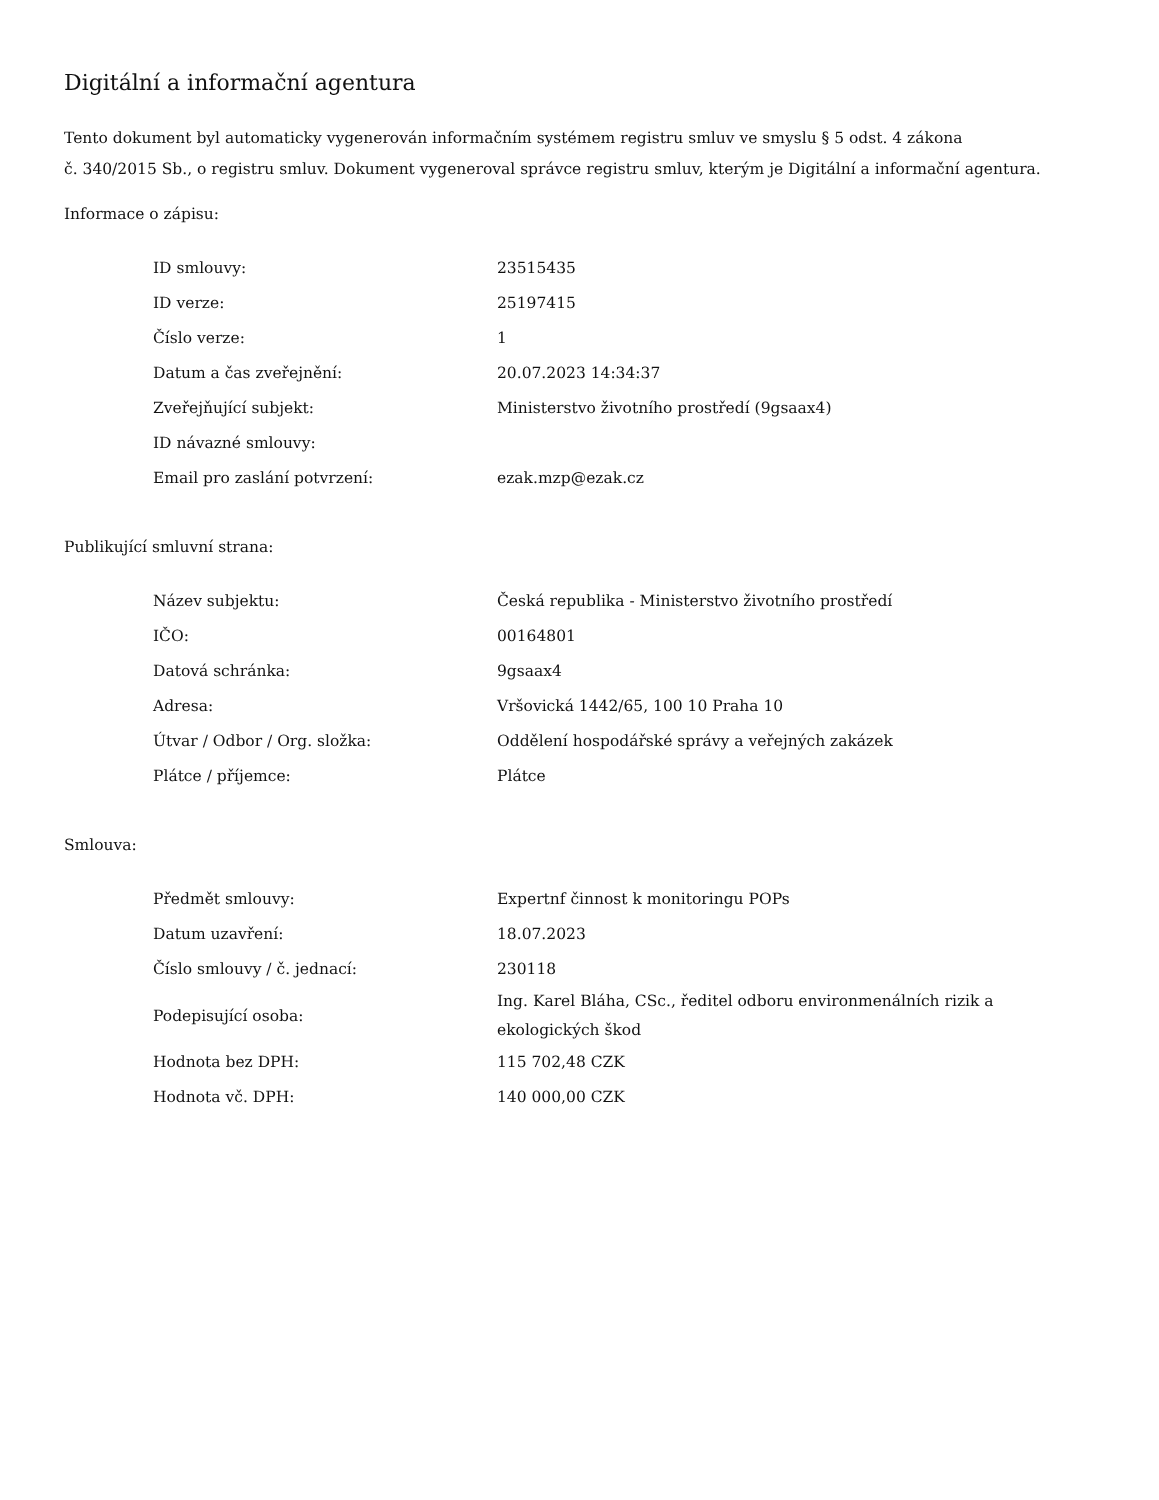Digitální a informační agentura
Tento dokument byl automaticky vygenerován informačním systémem registru smluv ve smyslu § 5 odst. 4 zákona
č. 340/2015 Sb., o registru smluv. Dokument vygeneroval správce registru smluv, kterým je Digitální a informační agentura.
Informace o zápisu:
| ID smlouvy: | 23515435 |
| ID verze: | 25197415 |
| Číslo verze: | 1 |
| Datum a čas zveřejnění: | 20.07.2023 14:34:37 |
| Zveřejňující subjekt: | Ministerstvo životního prostředí (9gsaax4) |
| ID návazné smlouvy: | |
| Email pro zaslání potvrzení: | ezak.mzp@ezak.cz |
Publikující smluvní strana:
| Název subjektu: | Česká republika - Ministerstvo životního prostředí |
| IČO: | 00164801 |
| Datová schránka: | 9gsaax4 |
| Adresa: | Vršovická 1442/65, 100 10 Praha 10 |
| Útvar / Odbor / Org. složka: | Oddělení hospodářské správy a veřejných zakázek |
| Plátce / příjemce: | Plátce |
Smlouva:
| Předmět smlouvy: | Expertnf činnost k monitoringu POPs |
| Datum uzavření: | 18.07.2023 |
| Číslo smlouvy / č. jednací: | 230118 |
| Podepisující osoba: | Ing. Karel Bláha, CSc., ředitel odboru environmenálních rizik a ekologických škod |
| Hodnota bez DPH: | 115 702,48 CZK |
| Hodnota vč. DPH: | 140 000,00 CZK |